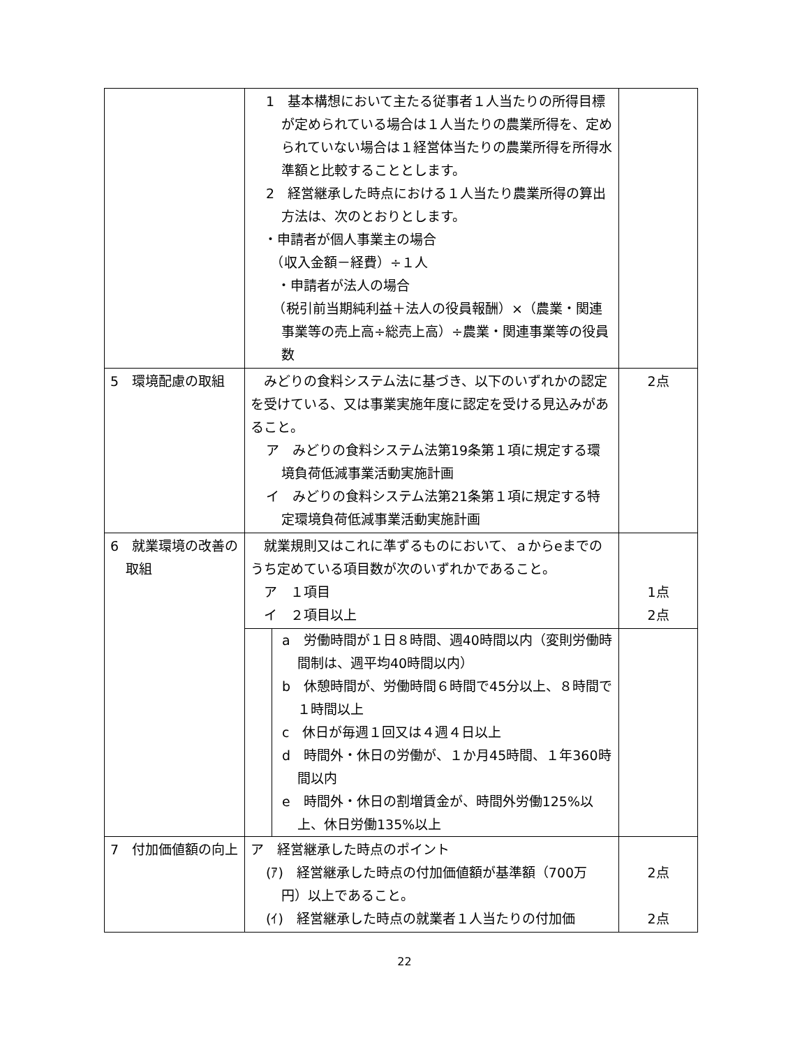| | 1 基本構想において主たる従事者１人当たりの所得目標が定められている場合は１人当たりの農業所得を、定められていない場合は１経営体当たりの農業所得を所得水準額と比較することとします。 2 経営継承した時点における１人当たり農業所得の算出方法は、次のとおりとします。 ・申請者が個人事業主の場合 （収入金額－経費）÷１人 ・申請者が法人の場合 （税引前当期純利益＋法人の役員報酬）×（農業・関連事業等の売上高÷総売上高）÷農業・関連事業等の役員数 | |
| 5 環境配慮の取組 | みどりの食料システム法に基づき、以下のいずれかの認定を受けている、又は事業実施年度に認定を受ける見込みがあること。 ア みどりの食料システム法第19条第１項に規定する環境負荷低減事業活動実施計画 イ みどりの食料システム法第21条第１項に規定する特定環境負荷低減事業活動実施計画 | 2点 |
| 6 就業環境の改善の取組 | 就業規則又はこれに準ずるものにおいて、ａからeまでのうち定めている項目数が次のいずれかであること。 ア １項目 イ ２項目以上 | 1点 2点 |
| | a 労働時間が１日８時間、週40時間以内（変則労働時間制は、週平均40時間以内） b 休憩時間が、労働時間６時間で45分以上、８時間で１時間以上 c 休日が毎週１回又は４週４日以上 d 時間外・休日の労働が、１か月45時間、１年360時間以内 e 時間外・休日の割増賃金が、時間外労働125%以上、休日労働135%以上 | |
| 7 付加価値額の向上 | ア 経営継承した時点のポイント (ｱ) 経営継承した時点の付加価値額が基準額（700万円）以上であること。 (ｲ) 経営継承した時点の就業者１人当たりの付加価 | 2点 2点 |
22